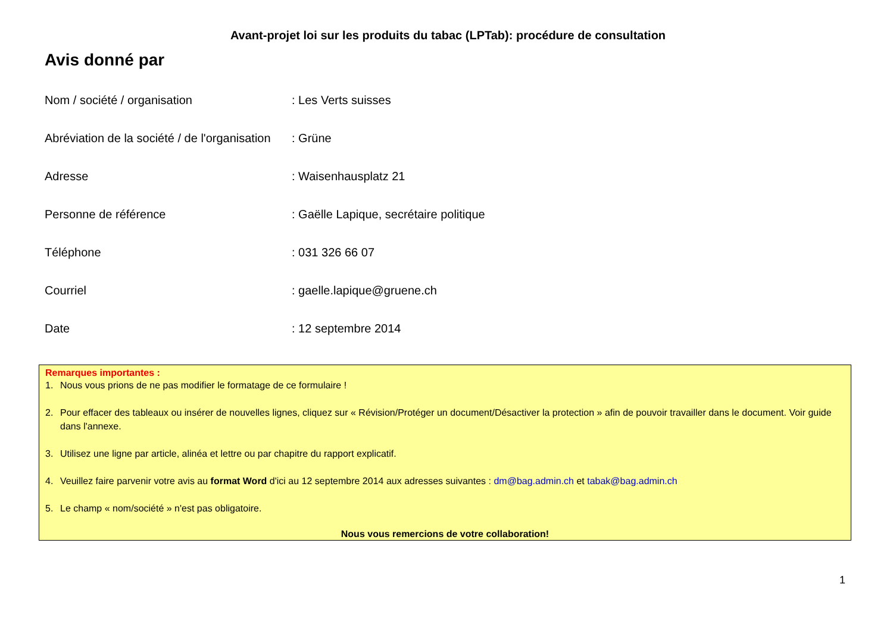Avant-projet loi sur les produits du tabac (LPTab): procédure de consultation
Avis donné par
Nom / société / organisation : Les Verts suisses
Abréviation de la société / de l'organisation
: Grüne
Adresse : Waisenhausplatz 21
Personne de référence : Gaëlle Lapique, secrétaire politique
Téléphone : 031 326 66 07
Courriel : gaelle.lapique@gruene.ch
Date : 12 septembre 2014
Remarques importantes :
1. Nous vous prions de ne pas modifier le formatage de ce formulaire !
2. Pour effacer des tableaux ou insérer de nouvelles lignes, cliquez sur « Révision/Protéger un document/Désactiver la protection » afin de pouvoir travailler dans le document. Voir guide dans l'annexe.
3. Utilisez une ligne par article, alinéa et lettre ou par chapitre du rapport explicatif.
4. Veuillez faire parvenir votre avis au format Word d'ici au 12 septembre 2014 aux adresses suivantes : dm@bag.admin.ch et tabak@bag.admin.ch
5. Le champ « nom/société » n'est pas obligatoire.
Nous vous remercions de votre collaboration!
1